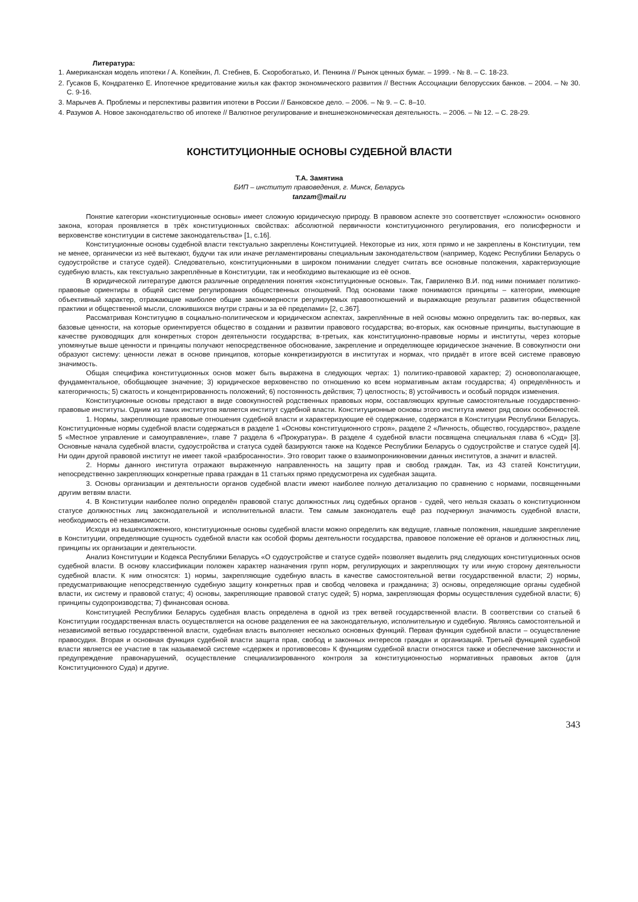Литература:
1. Американская модель ипотеки / А. Копейкин, Л. Стебнев, Б. Скоробогатько, И. Пенкина // Рынок ценных бумаг. – 1999. - № 8. – С. 18-23.
2. Гусаков Б, Кондратенко Е. Ипотечное кредитование жилья как фактор экономического развития // Вестник Ассоциации белорусских банков. – 2004. – № 30. С. 9-16.
3. Марычев А. Проблемы и перспективы развития ипотеки в России // Банковское дело. – 2006. – № 9. – С. 8–10.
4. Разумов А. Новое законодательство об ипотеке // Валютное регулирование и внешнеэкономическая деятельность. – 2006. – № 12. – С. 28-29.
КОНСТИТУЦИОННЫЕ ОСНОВЫ СУДЕБНОЙ ВЛАСТИ
Т.А. Замятина
БИП – институт правоведения, г. Минск, Беларусь
tanzam@mail.ru
Понятие категории «конституционные основы» имеет сложную юридическую природу. В правовом аспекте это соответствует «сложности» основного закона, которая проявляется в трёх конституционных свойствах: абсолютной первичности конституционного регулирования, его полисферности и верховенстве конституции в системе законодательства» [1, с.16].
Конституционные основы судебной власти текстуально закреплены Конституцией. Некоторые из них, хотя прямо и не закреплены в Конституции, тем не менее, органически из неё вытекают, будучи так или иначе регламентированы специальным законодательством (например, Кодекс Республики Беларусь о судоустройстве и статусе судей). Следовательно, конституционными в широком понимании следует считать все основные положения, характеризующие судебную власть, как текстуально закреплённые в Конституции, так и необходимо вытекающие из её основ.
В юридической литературе даются различные определения понятия «конституционные основы». Так, Гавриленко В.И. под ними понимает политико-правовые ориентиры в общей системе регулирования общественных отношений. Под основами также понимаются принципы – категории, имеющие объективный характер, отражающие наиболее общие закономерности регулируемых правоотношений и выражающие результат развития общественной практики и общественной мысли, сложившихся внутри страны и за её пределами» [2, с.367].
Рассматривая Конституцию в социально-политическом и юридическом аспектах, закреплённые в ней основы можно определить так: во-первых, как базовые ценности, на которые ориентируется общество в создании и развитии правового государства; во-вторых, как основные принципы, выступающие в качестве руководящих для конкретных сторон деятельности государства; в-третьих, как конституционно-правовые нормы и институты, через которые упомянутые выше ценности и принципы получают непосредственное обоснование, закрепление и определяющее юридическое значение. В совокупности они образуют систему: ценности лежат в основе принципов, которые конкретизируются в институтах и нормах, что придаёт в итоге всей системе правовую значимость.
Общая специфика конституционных основ может быть выражена в следующих чертах: 1) политико-правовой характер; 2) основополагающее, фундаментальное, обобщающее значение; 3) юридическое верховенство по отношению ко всем нормативным актам государства; 4) определённость и категоричность; 5) сжатость и концентрированность положений; 6) постоянность действия; 7) целостность; 8) устойчивость и особый порядок изменения.
Конституционные основы предстают в виде совокупностей родственных правовых норм, составляющих крупные самостоятельные государственно-правовые институты. Одним из таких институтов является институт судебной власти. Конституционные основы этого института имеют ряд своих особенностей.
1. Нормы, закрепляющие правовые отношения судебной власти и характеризующие её содержание, содержатся в Конституции Республики Беларусь. Конституционные нормы судебной власти содержаться в разделе 1 «Основы конституционного строя», разделе 2 «Личность, общество, государство», разделе 5 «Местное управление и самоуправление», главе 7 раздела 6 «Прокуратура». В разделе 4 судебной власти посвящена специальная глава 6 «Суд» [3]. Основные начала судебной власти, судоустройства и статуса судей базируются также на Кодексе Республики Беларусь о судоустройстве и статусе судей [4]. Ни один другой правовой институт не имеет такой «разбросанности». Это говорит также о взаимопроникновении данных институтов, а значит и властей.
2. Нормы данного института отражают выраженную направленность на защиту прав и свобод граждан. Так, из 43 статей Конституции, непосредственно закрепляющих конкретные права граждан в 11 статьях прямо предусмотрена их судебная защита.
3. Основы организации и деятельности органов судебной власти имеют наиболее полную детализацию по сравнению с нормами, посвященными другим ветвям власти.
4. В Конституции наиболее полно определён правовой статус должностных лиц судебных органов - судей, чего нельзя сказать о конституционном статусе должностных лиц законодательной и исполнительной власти. Тем самым законодатель ещё раз подчеркнул значимость судебной власти, необходимость её независимости.
Исходя из вышеизложенного, конституционные основы судебной власти можно определить как ведущие, главные положения, нашедшие закрепление в Конституции, определяющие сущность судебной власти как особой формы деятельности государства, правовое положение её органов и должностных лиц, принципы их организации и деятельности.
Анализ Конституции и Кодекса Республики Беларусь «О судоустройстве и статусе судей» позволяет выделить ряд следующих конституционных основ судебной власти. В основу классификации положен характер назначения групп норм, регулирующих и закрепляющих ту или иную сторону деятельности судебной власти. К ним относятся: 1) нормы, закрепляющие судебную власть в качестве самостоятельной ветви государственной власти; 2) нормы, предусматривающие непосредственную судебную защиту конкретных прав и свобод человека и гражданина; 3) основы, определяющие органы судебной власти, их систему и правовой статус; 4) основы, закрепляющие правовой статус судей; 5) норма, закрепляющая формы осуществления судебной власти; 6) принципы судопроизводства; 7) финансовая основа.
Конституцией Республики Беларусь судебная власть определена в одной из трех ветвей государственной власти. В соответствии со статьей 6 Конституции государственная власть осуществляется на основе разделения ее на законодательную, исполнительную и судебную. Являясь самостоятельной и независимой ветвью государственной власти, судебная власть выполняет несколько основных функций. Первая функция судебной власти – осуществление правосудия. Вторая и основная функция судебной власти защита прав, свобод и законных интересов граждан и организаций. Третьей функцией судебной власти является ее участие в так называемой системе «сдержек и противовесов» К функциям судебной власти относятся также и обеспечение законности и предупреждение правонарушений, осуществление специализированного контроля за конституционностью нормативных правовых актов (для Конституционного Суда) и другие.
343